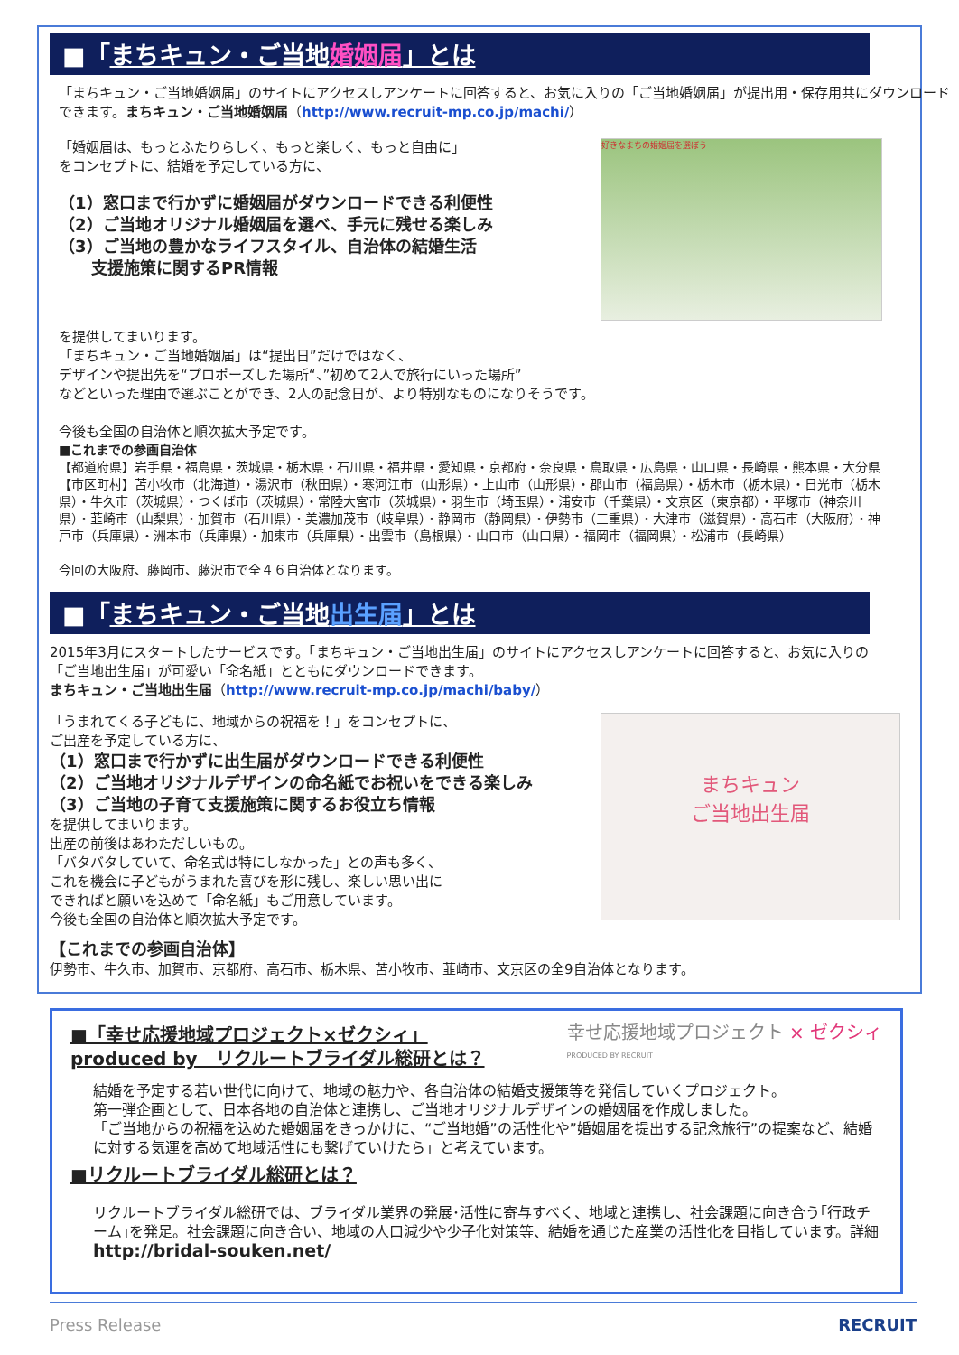■「まちキュン・ご当地婚姻届」とは
「まちキュン・ご当地婚姻届」のサイトにアクセスしアンケートに回答すると、お気に入りの「ご当地婚姻届」が提出用・保存用共にダウンロードできます。まちキュン・ご当地婚姻届（http://www.recruit-mp.co.jp/machi/）
「婚姻届は、もっとふたりらしく、もっと楽しく、もっと自由に」
をコンセプトに、結婚を予定している方に、
（1）窓口まで行かずに婚姻届がダウンロードできる利便性
（2）ご当地オリジナル婚姻届を選べ、手元に残せる楽しみ
（3）ご当地の豊かなライフスタイル、自治体の結婚生活
　　支援施策に関するPR情報
好きなまちの婚姻届を選ぼう
を提供してまいります。
「まちキュン・ご当地婚姻届」は“提出日”だけではなく、
デザインや提出先を“プロポーズした場所“、”初めて2人で旅行にいった場所”
などといった理由で選ぶことができ、2人の記念日が、より特別なものになりそうです。
今後も全国の自治体と順次拡大予定です。
■これまでの参画自治体
【都道府県】岩手県・福島県・茨城県・栃木県・石川県・福井県・愛知県・京都府・奈良県・鳥取県・広島県・山口県・長崎県・熊本県・大分県
【市区町村】苫小牧市（北海道）・湯沢市（秋田県）・寒河江市（山形県）・上山市（山形県）・郡山市（福島県）・栃木市（栃木県）・日光市（栃木県）・牛久市（茨城県）・つくば市（茨城県）・常陸大宮市（茨城県）・羽生市（埼玉県）・浦安市（千葉県）・文京区（東京都）・平塚市（神奈川県）・韮崎市（山梨県）・加賀市（石川県）・美濃加茂市（岐阜県）・静岡市（静岡県）・伊勢市（三重県）・大津市（滋賀県）・高石市（大阪府）・神戸市（兵庫県）・洲本市（兵庫県）・加東市（兵庫県）・出雲市（島根県）・山口市（山口県）・福岡市（福岡県）・松浦市（長崎県）
今回の大阪府、藤岡市、藤沢市で全４６自治体となります。
■「まちキュン・ご当地出生届」とは
2015年3月にスタートしたサービスです。「まちキュン・ご当地出生届」のサイトにアクセスしアンケートに回答すると、お気に入りの「ご当地出生届」が可愛い「命名紙」とともにダウンロードできます。
まちキュン・ご当地出生届（http://www.recruit-mp.co.jp/machi/baby/）
「うまれてくる子どもに、地域からの祝福を！」をコンセプトに、
ご出産を予定している方に、
（1）窓口まで行かずに出生届がダウンロードできる利便性
（2）ご当地オリジナルデザインの命名紙でお祝いをできる楽しみ
（3）ご当地の子育て支援施策に関するお役立ち情報
を提供してまいります。
出産の前後はあわただしいもの。
「バタバタしていて、命名式は特にしなかった」との声も多く、
これを機会に子どもがうまれた喜びを形に残し、楽しい思い出に
できればと願いを込めて「命名紙」もご用意しています。
今後も全国の自治体と順次拡大予定です。
まちキュン
ご当地出生届
【これまでの参画自治体】
伊勢市、牛久市、加賀市、京都府、高石市、栃木県、苫小牧市、韮崎市、文京区の全9自治体となります。
■「幸せ応援地域プロジェクト×ゼクシィ」
produced by　リクルートブライダル総研とは？
幸せ応援地域プロジェクト × ゼクシィ
PRODUCED BY RECRUIT
結婚を予定する若い世代に向けて、地域の魅力や、各自治体の結婚支援策等を発信していくプロジェクト。
第一弾企画として、日本各地の自治体と連携し、ご当地オリジナルデザインの婚姻届を作成しました。
「ご当地からの祝福を込めた婚姻届をきっかけに、“ご当地婚”の活性化や”婚姻届を提出する記念旅行”の提案など、結婚に対する気運を高めて地域活性にも繋げていけたら」と考えています。
■リクルートブライダル総研とは？
リクルートブライダル総研では、ブライダル業界の発展･活性に寄与すべく、地域と連携し、社会課題に向き合う｢行政チーム｣を発足。社会課題に向き合い、地域の人口減少や少子化対策等、結婚を通じた産業の活性化を目指しています。詳細 http://bridal-souken.net/
Press Release RECRUIT